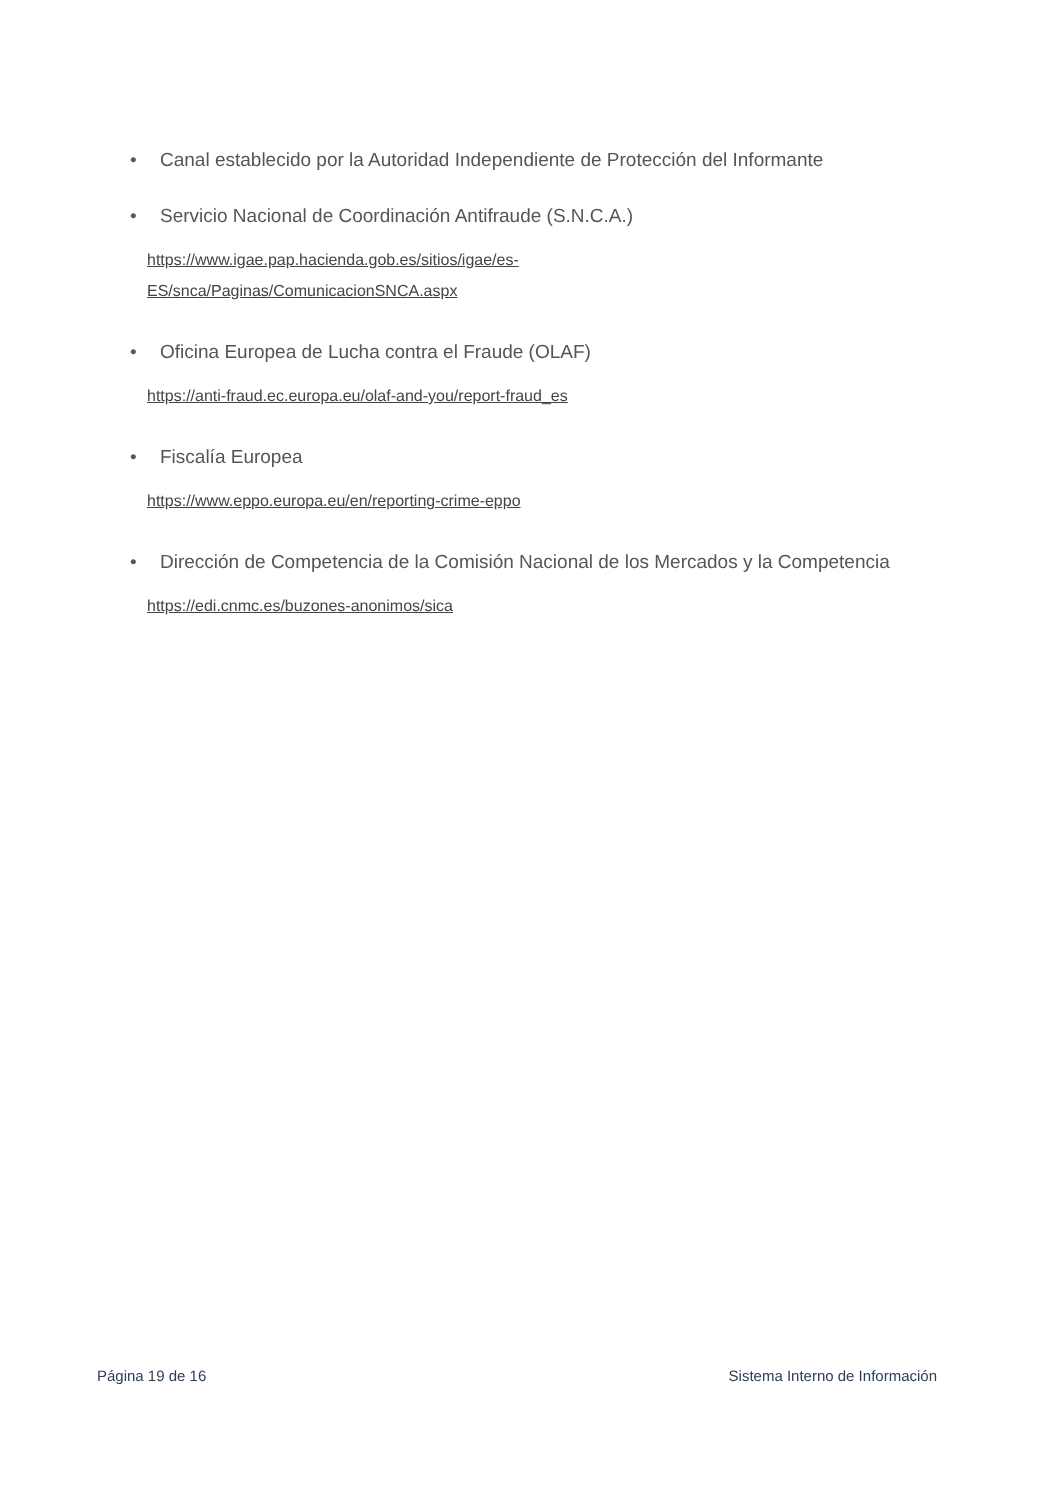• Canal establecido por la Autoridad Independiente de Protección del Informante
• Servicio Nacional de Coordinación Antifraude (S.N.C.A.)
https://www.igae.pap.hacienda.gob.es/sitios/igae/es-
ES/snca/Paginas/ComunicacionSNCA.aspx
• Oficina Europea de Lucha contra el Fraude (OLAF)
https://anti-fraud.ec.europa.eu/olaf-and-you/report-fraud_es
• Fiscalía Europea
https://www.eppo.europa.eu/en/reporting-crime-eppo
• Dirección de Competencia de la Comisión Nacional de los Mercados y la Competencia
https://edi.cnmc.es/buzones-anonimos/sica
Página 19 de 16 Sistema Interno de Información